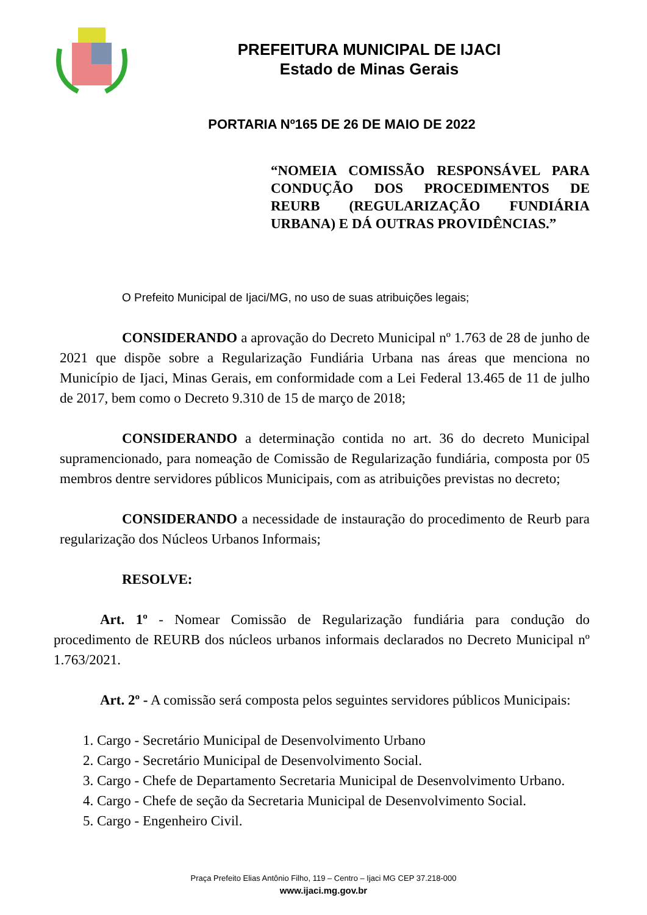PREFEITURA MUNICIPAL DE IJACI
Estado de Minas Gerais
PORTARIA Nº165 DE 26 DE MAIO DE 2022
“NOMEIA COMISSÃO RESPONSÁVEL PARA CONDUÇÃO DOS PROCEDIMENTOS DE REURB (REGULARIZAÇÃO FUNDIÁRIA URBANA) E DÁ OUTRAS PROVIDÊNCIAS.”
O Prefeito Municipal de Ijaci/MG, no uso de suas atribuições legais;
CONSIDERANDO a aprovação do Decreto Municipal nº 1.763 de 28 de junho de 2021 que dispõe sobre a Regularização Fundiária Urbana nas áreas que menciona no Município de Ijaci, Minas Gerais, em conformidade com a Lei Federal 13.465 de 11 de julho de 2017, bem como o Decreto 9.310 de 15 de março de 2018;
CONSIDERANDO a determinação contida no art. 36 do decreto Municipal supramencionado, para nomeação de Comissão de Regularização fundiária, composta por 05 membros dentre servidores públicos Municipais, com as atribuições previstas no decreto;
CONSIDERANDO a necessidade de instauração do procedimento de Reurb para regularização dos Núcleos Urbanos Informais;
RESOLVE:
Art. 1º - Nomear Comissão de Regularização fundiária para condução do procedimento de REURB dos núcleos urbanos informais declarados no Decreto Municipal nº 1.763/2021.
Art. 2º - A comissão será composta pelos seguintes servidores públicos Municipais:
1. Cargo - Secretário Municipal de Desenvolvimento Urbano
2. Cargo - Secretário Municipal de Desenvolvimento Social.
3. Cargo - Chefe de Departamento Secretaria Municipal de Desenvolvimento Urbano.
4. Cargo - Chefe de seção da Secretaria Municipal de Desenvolvimento Social.
5. Cargo - Engenheiro Civil.
Praça Prefeito Elias Antônio Filho, 119 – Centro – Ijaci MG CEP 37.218-000
www.ijaci.mg.gov.br